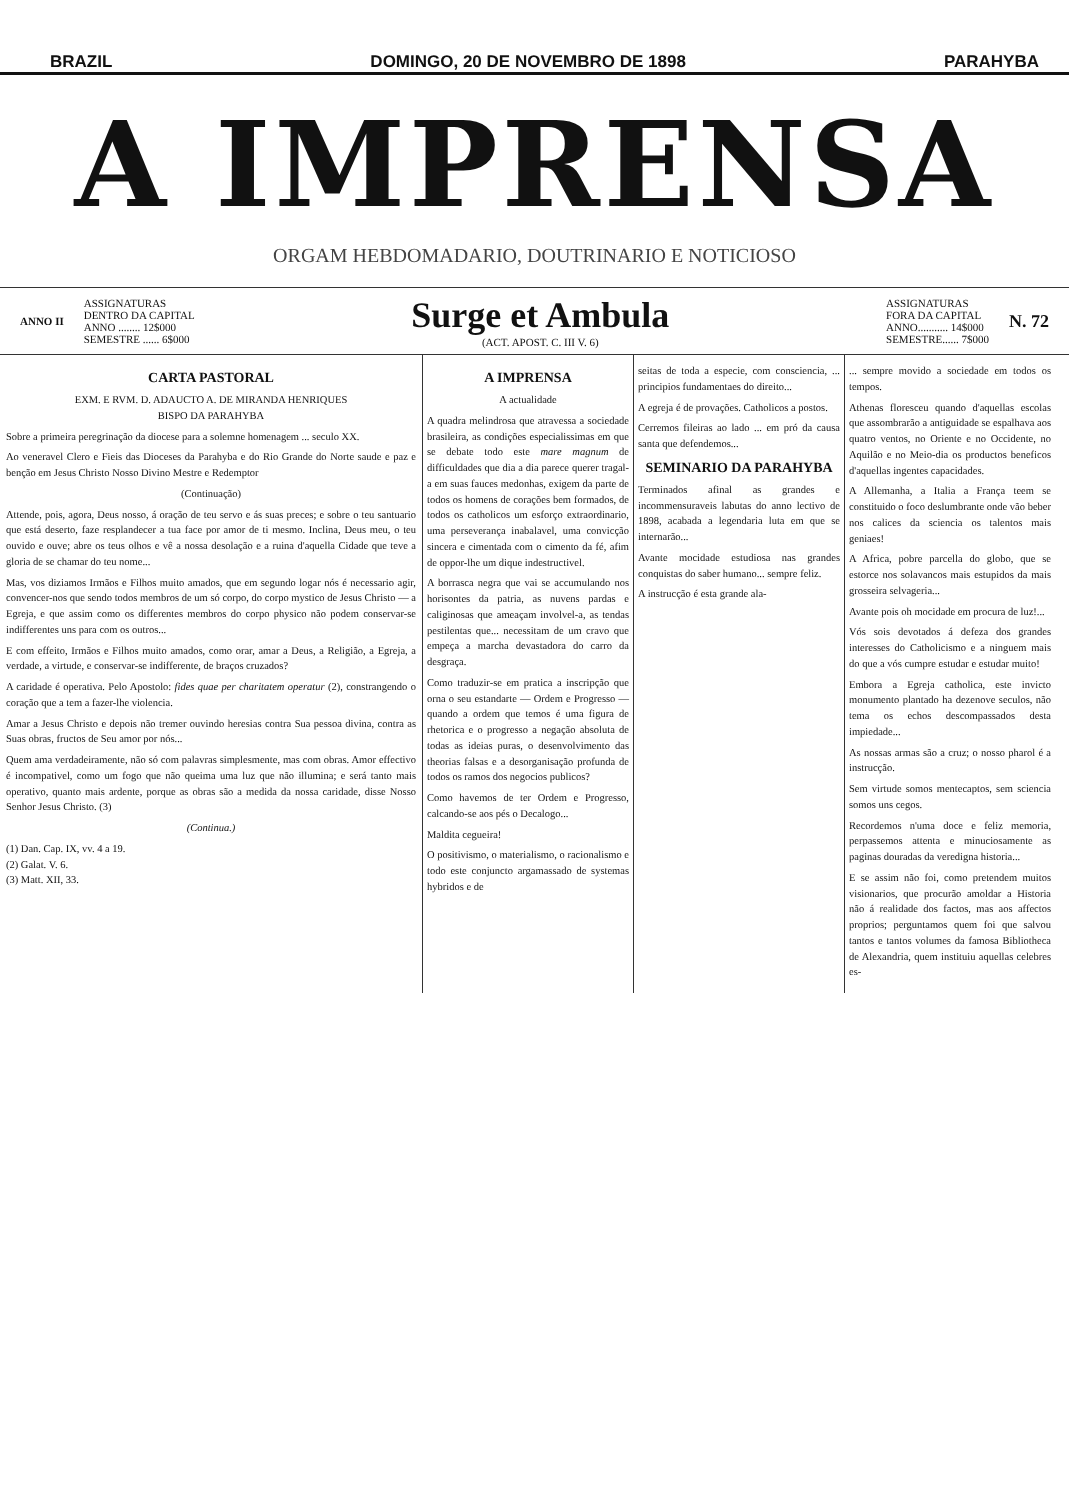BRAZIL DOMINGO, 20 DE NOVEMBRO DE 1898 PARAHYBA
A IMPRENSA
ORGAM HEBDOMADARIO, DOUTRINARIO E NOTICIOSO
ANNO II
ASSIGNATURAS
DENTRO DA CAPITAL
ANNO ........ 12$000
SEMESTRE ...... 6$000
Surge et Ambula
(ACT. APOST. C. III V. 6)
ASSIGNATURAS
FORA DA CAPITAL
ANNO........... 14$000
SEMESTRE...... 7$000
N. 72
CARTA PASTORAL
EXM. E RVM. D. ADAUCTO A. DE MIRANDA HENRIQUES
BISPO DA PARAHYBA
Sobre a primeira peregrinação da diocese para a solemne homenagem ... seculo XX.
Ao veneravel Clero e Fieis das Dioceses da Parahyba e do Rio Grande do Norte saude e paz e benção em Jesus Christo Nosso Divino Mestre e Redemptor
(Continuação)
Attende, pois, agora, Deus nosso, á oração de teu servo e ás suas preces; e sobre o teu santuario que está deserto, faze resplandecer a tua face por amor de ti mesmo. Inclina, Deus meu, o teu ouvido e ouve; abre os teus olhos e vê a nossa desolação e a ruina d'aquella Cidade que teve a gloria de se chamar do teu nome...
Mas, vos diziamos Irmãos e Filhos muito amados, que em segundo logar nós é necessario agir, convencer-nos que sendo todos membros de um só corpo, do corpo mystico de Jesus Christo — a Egreja, e que assim como os differentes membros do corpo physico não podem conservar-se indifferentes uns para com os outros...
E com effeito, Irmãos e Filhos muito amados, como orar, amar a Deus, a Religião, a Egreja, a verdade, a virtude, e conservar-se indifferente, de braços cruzados?
A caridade é operativa. Pelo Apostolo: fides quae per charitatem operatur (2), constrangendo o coração que a tem a fazer-lhe violencia.
Amar a Jesus Christo e depois não tremer ouvindo heresias contra Sua pessoa divina, contra as Suas obras, fructos de Seu amor por nós...
Quem ama verdadeiramente, não só com palavras simplesmente, mas com obras. Amor effectivo é incompativel, como um fogo que não queima uma luz que não illumina; e será tanto mais operativo, quanto mais ardente, porque as obras são a medida da nossa caridade, disse Nosso Senhor Jesus Christo. (3)
(Continua.)
(1) Dan. Cap. IX, vv. 4 a 19.
(2) Galat. V. 6.
(3) Matt. XII, 33.
A IMPRENSA
A actualidade
A quadra melindrosa que atravessa a sociedade brasileira, as condições especialissimas em que se debate todo este mare magnum de difficuldades que dia a dia parece querer tragal-a em suas fauces medonhas, exigem da parte de todos os homens de corações bem formados, de todos os catholicos um esforço extraordinario, uma perseverança inabalavel, uma convicção sincera e cimentada com o cimento da fé, afim de oppor-lhe um dique indestructivel.
A borrasca negra que vai se accumulando nos horisontes da patria, as nuvens pardas e caliginosas que ameaçam involvel-a, as tendas pestilentas que... necessitam de um cravo que empeça a marcha devastadora do carro da desgraça.
Como traduzir-se em pratica a inscripção que orna o seu estandarte — Ordem e Progresso — quando a ordem que temos é uma figura de rhetorica e o progresso a negação absoluta de todas as ideias puras, o desenvolvimento das theorias falsas e a desorganisação profunda de todos os ramos dos negocios publicos?
Como havemos de ter Ordem e Progresso, calcando-se aos pés o Decalogo...
Maldita cegueira!
O positivismo, o materialismo, o racionalismo e todo este conjuncto argamassado de systemas hybridos e de
seitas de toda a especie, com consciencia, ... principios fundamentaes do direito...
A egreja é de provações. Catholicos a postos.
Cerremos fileiras ao lado ... em pró da causa santa que defendemos...
SEMINARIO DA PARAHYBA
Terminados afinal as grandes e incommensuraveis labutas do anno lectivo de 1898, acabada a legendaria luta em que se internarão...
Avante mocidade estudiosa nas grandes conquistas do saber humano... sempre feliz.
A instrucção é esta grande ala-
... sempre movido a sociedade em todos os tempos.
Athenas floresceu quando d'aquellas escolas que assombrarão a antiguidade se espalhava aos quatro ventos, no Oriente e no Occidente, no Aquilão e no Meio-dia os productos beneficos d'aquellas ingentes capacidades.
A Allemanha, a Italia a França teem se constituido o foco deslumbrante onde vão beber nos calices da sciencia os talentos mais geniaes!
A Africa, pobre parcella do globo, que se estorce nos solavancos mais estupidos da mais grosseira selvageria...
Avante pois oh mocidade em procura de luz!...
Vós sois devotados á defeza dos grandes interesses do Catholicismo e a ninguem mais do que a vós cumpre estudar e estudar muito!
Embora a Egreja catholica, este invicto monumento plantado ha dezenove seculos, não tema os echos descompassados desta impiedade...
As nossas armas são a cruz; o nosso pharol é a instrucção.
Sem virtude somos mentecaptos, sem sciencia somos uns cegos.
Recordemos n'uma doce e feliz memoria, perpassemos attenta e minuciosamente as paginas douradas da veredigna historia...
E se assim não foi, como pretendem muitos visionarios, que procurão amoldar a Historia não á realidade dos factos, mas aos affectos proprios; perguntamos quem foi que salvou tantos e tantos volumes da famosa Bibliotheca de Alexandria, quem instituiu aquellas celebres es-